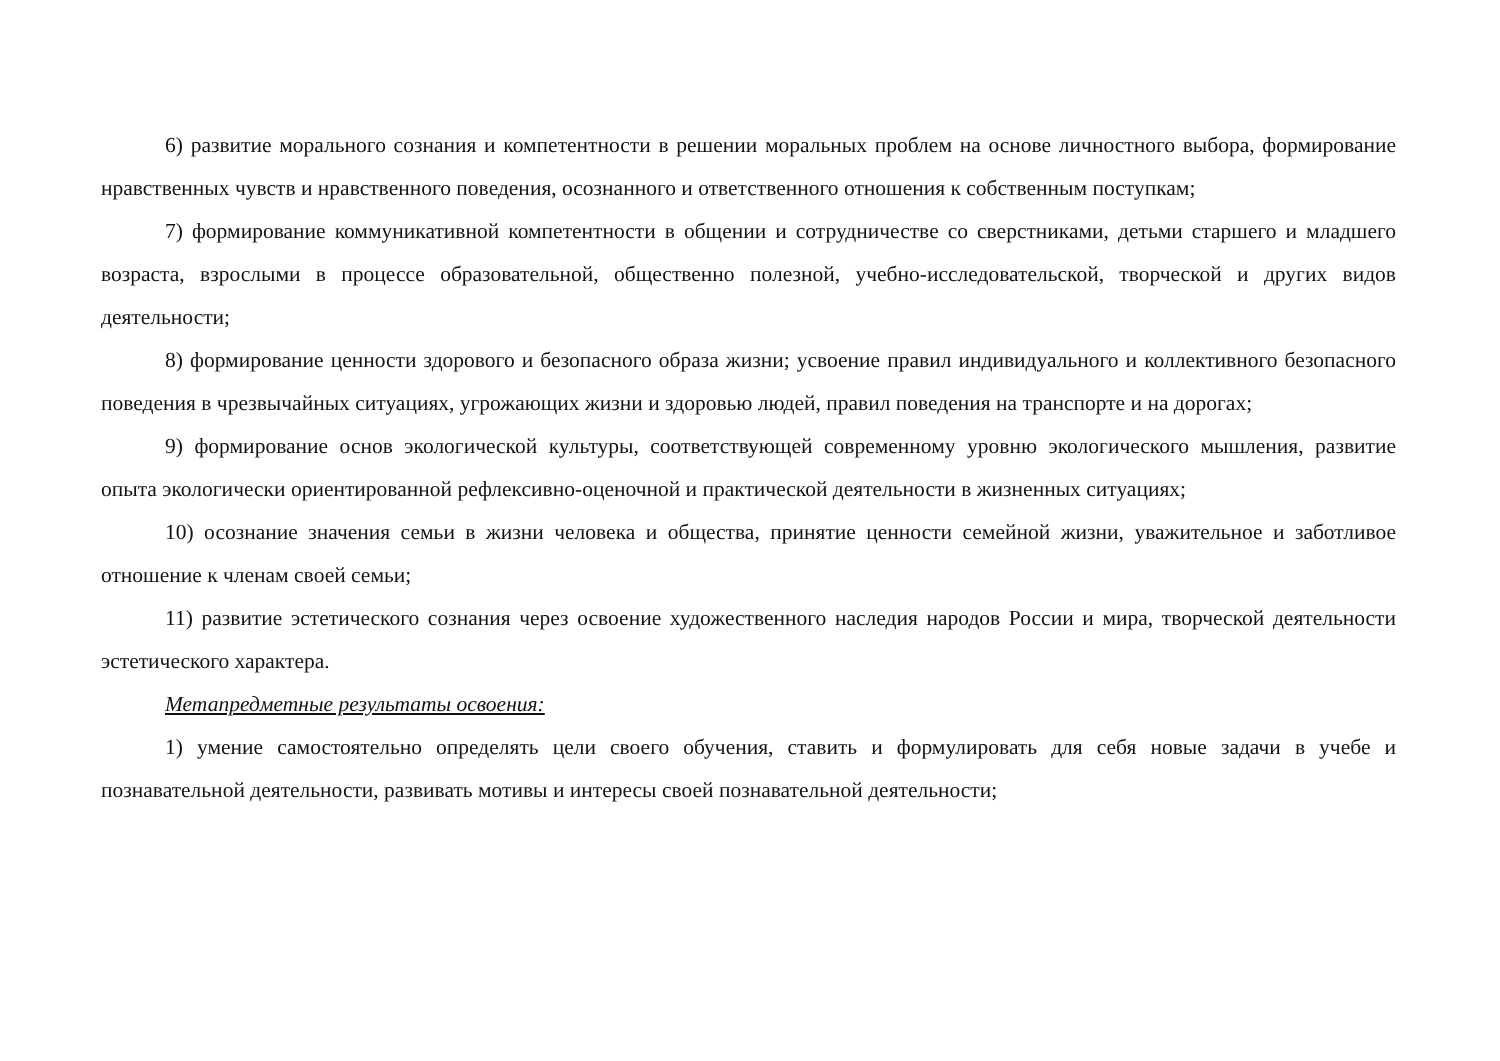6) развитие морального сознания и компетентности в решении моральных проблем на основе личностного выбора, формирование нравственных чувств и нравственного поведения, осознанного и ответственного отношения к собственным поступкам;
7) формирование коммуникативной компетентности в общении и сотрудничестве со сверстниками, детьми старшего и младшего возраста, взрослыми в процессе образовательной, общественно полезной, учебно-исследовательской, творческой и других видов деятельности;
8) формирование ценности здорового и безопасного образа жизни; усвоение правил индивидуального и коллективного безопасного поведения в чрезвычайных ситуациях, угрожающих жизни и здоровью людей, правил поведения на транспорте и на дорогах;
9) формирование основ экологической культуры, соответствующей современному уровню экологического мышления, развитие опыта экологически ориентированной рефлексивно-оценочной и практической деятельности в жизненных ситуациях;
10) осознание значения семьи в жизни человека и общества, принятие ценности семейной жизни, уважительное и заботливое отношение к членам своей семьи;
11) развитие эстетического сознания через освоение художественного наследия народов России и мира, творческой деятельности эстетического характера.
Метапредметные результаты освоения:
1) умение самостоятельно определять цели своего обучения, ставить и формулировать для себя новые задачи в учебе и познавательной деятельности, развивать мотивы и интересы своей познавательной деятельности;